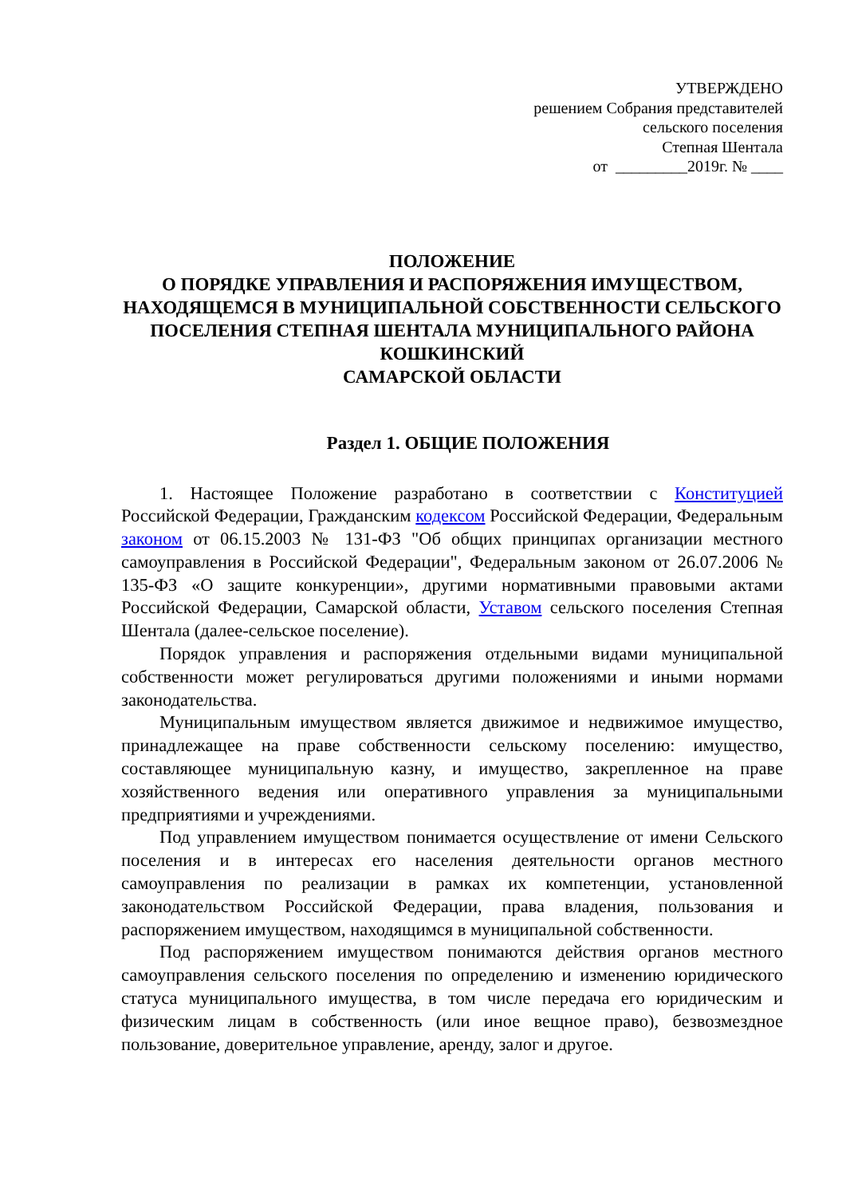УТВЕРЖДЕНО
решением Собрания представителей
сельского поселения
Степная Шентала
от _________2019г. № ____
ПОЛОЖЕНИЕ
О ПОРЯДКЕ УПРАВЛЕНИЯ И РАСПОРЯЖЕНИЯ ИМУЩЕСТВОМ, НАХОДЯЩЕМСЯ В МУНИЦИПАЛЬНОЙ СОБСТВЕННОСТИ СЕЛЬСКОГО ПОСЕЛЕНИЯ СТЕПНАЯ ШЕНТАЛА МУНИЦИПАЛЬНОГО РАЙОНА КОШКИНСКИЙ
САМАРСКОЙ ОБЛАСТИ
Раздел 1. ОБЩИЕ ПОЛОЖЕНИЯ
1. Настоящее Положение разработано в соответствии с Конституцией Российской Федерации, Гражданским кодексом Российской Федерации, Федеральным законом от 06.15.2003 № 131-ФЗ "Об общих принципах организации местного самоуправления в Российской Федерации", Федеральным законом от 26.07.2006 № 135-ФЗ «О защите конкуренции», другими нормативными правовыми актами Российской Федерации, Самарской области, Уставом сельского поселения Степная Шентала (далее-сельское поселение).
Порядок управления и распоряжения отдельными видами муниципальной собственности может регулироваться другими положениями и иными нормами законодательства.
Муниципальным имуществом является движимое и недвижимое имущество, принадлежащее на праве собственности сельскому поселению: имущество, составляющее муниципальную казну, и имущество, закрепленное на праве хозяйственного ведения или оперативного управления за муниципальными предприятиями и учреждениями.
Под управлением имуществом понимается осуществление от имени Сельского поселения и в интересах его населения деятельности органов местного самоуправления по реализации в рамках их компетенции, установленной законодательством Российской Федерации, права владения, пользования и распоряжением имуществом, находящимся в муниципальной собственности.
Под распоряжением имуществом понимаются действия органов местного самоуправления сельского поселения по определению и изменению юридического статуса муниципального имущества, в том числе передача его юридическим и физическим лицам в собственность (или иное вещное право), безвозмездное пользование, доверительное управление, аренду, залог и другое.